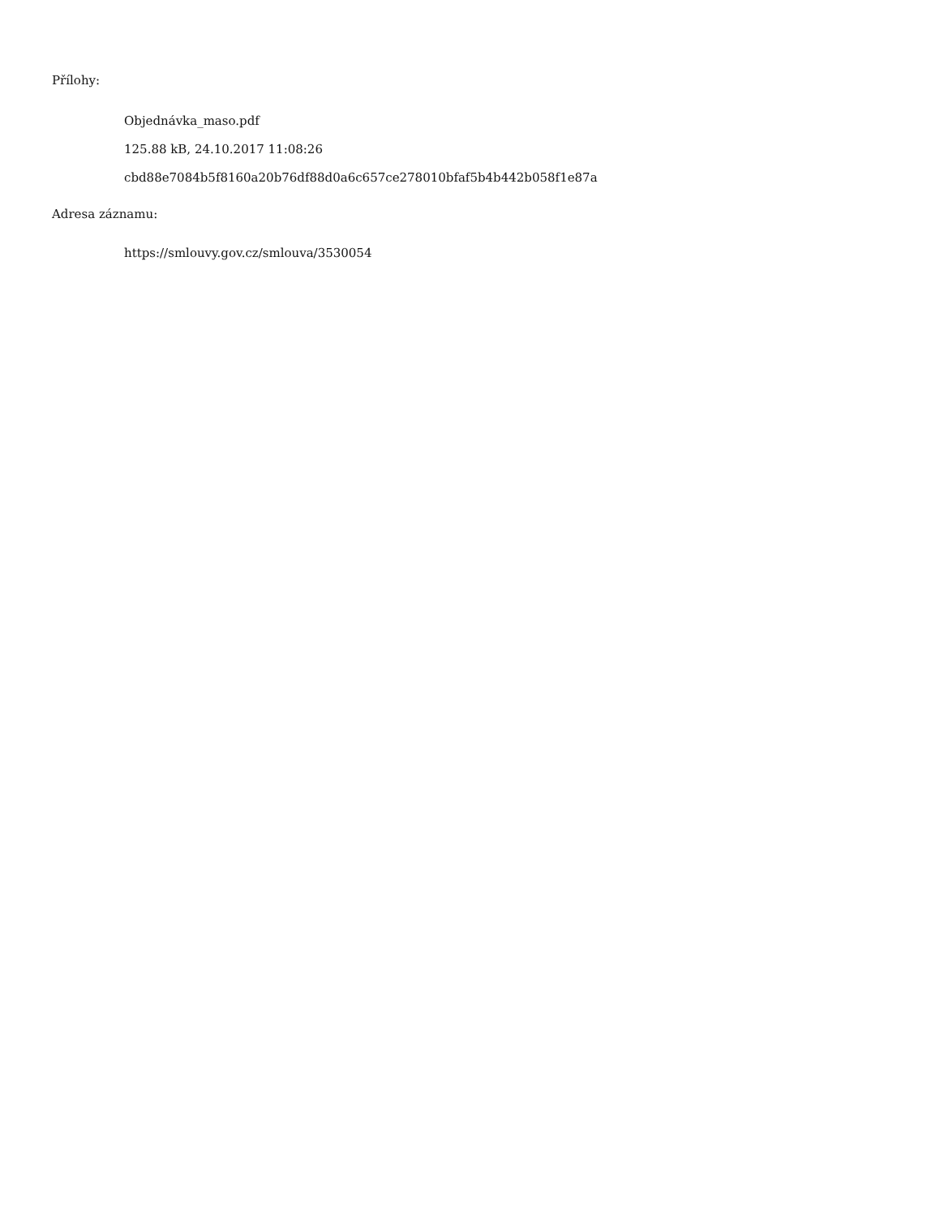Přílohy:
Objednávka_maso.pdf
125.88 kB, 24.10.2017 11:08:26
cbd88e7084b5f8160a20b76df88d0a6c657ce278010bfaf5b4b442b058f1e87a
Adresa záznamu:
https://smlouvy.gov.cz/smlouva/3530054